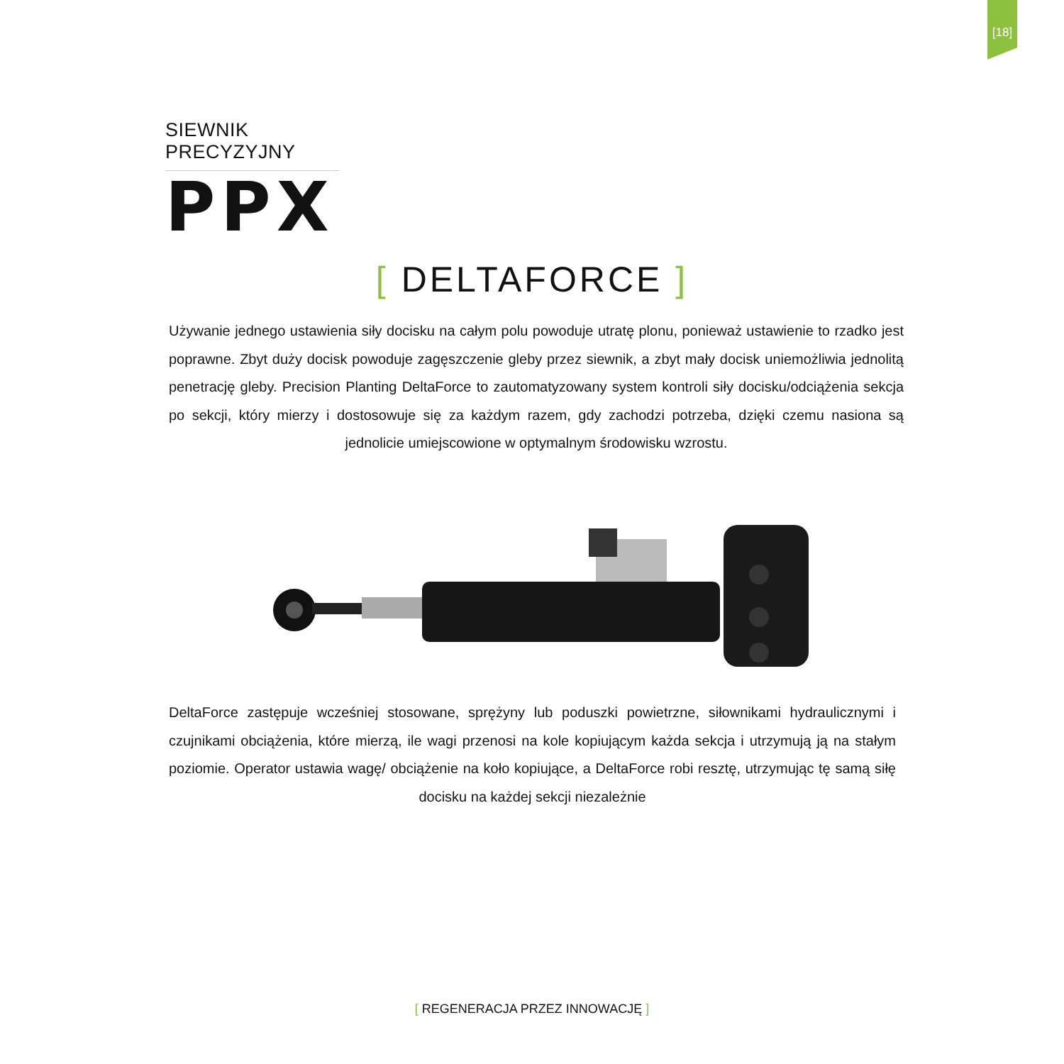[18]
SIEWNIK PRECYZYJNY
PPX
[ DELTAFORCE ]
Używanie jednego ustawienia siły docisku na całym polu powoduje utratę plonu, ponieważ ustawienie to rzadko jest poprawne. Zbyt duży docisk powoduje zagęszczenie gleby przez siewnik, a zbyt mały docisk uniemożliwia jednolitą penetrację gleby. Precision Planting DeltaForce to zautomatyzowany system kontroli siły docisku/odciążenia sekcja po sekcji, który mierzy i dostosowuje się za każdym razem, gdy zachodzi potrzeba, dzięki czemu nasiona są jednolicie umiejscowione w optymalnym środowisku wzrostu.
DeltaForce zastępuje wcześniej stosowane, sprężyny lub poduszki powietrzne, siłownikami hydraulicznymi i czujnikami obciążenia, które mierzą, ile wagi przenosi na kole kopiującym każda sekcja i utrzymują ją na stałym poziomie. Operator ustawia wagę/ obciążenie na koło kopiujące, a DeltaForce robi resztę, utrzymując tę samą siłę docisku na każdej sekcji niezależnie
[ REGENERACJA PRZEZ INNOWACJĘ ]